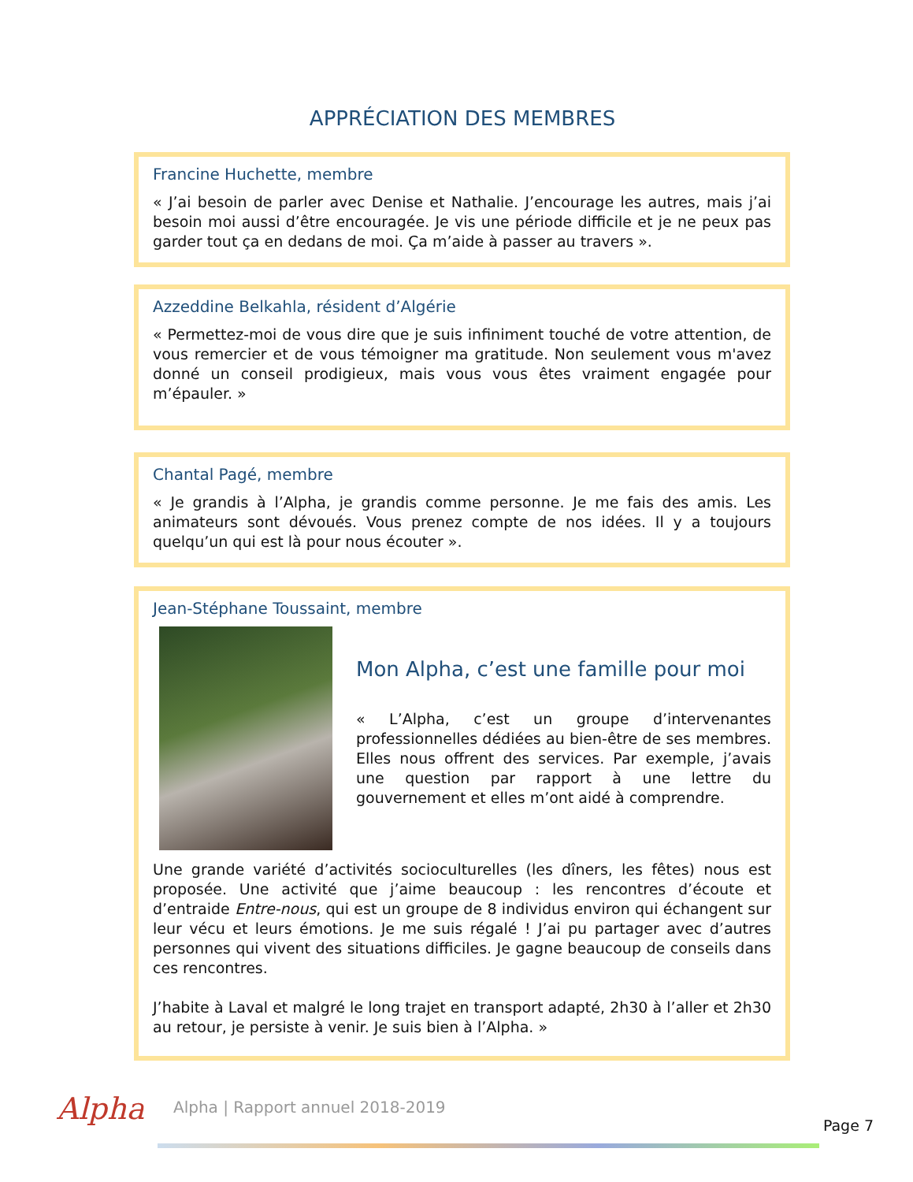APPRÉCIATION DES MEMBRES
Francine Huchette, membre
« J’ai besoin de parler avec Denise et Nathalie. J’encourage les autres, mais j’ai besoin moi aussi d’être encouragée. Je vis une période difficile et je ne peux pas garder tout ça en dedans de moi. Ça m’aide à passer au travers ».
Azzeddine Belkahla, résident d’Algérie
« Permettez-moi de vous dire que je suis infiniment touché de votre attention, de vous remercier et de vous témoigner ma gratitude. Non seulement vous m'avez donné un conseil prodigieux, mais vous vous êtes vraiment engagée pour m’épauler. »
Chantal Pagé, membre
« Je grandis à l’Alpha, je grandis comme personne. Je me fais des amis. Les animateurs sont dévoués. Vous prenez compte de nos idées. Il y a toujours quelqu’un qui est là pour nous écouter ».
Jean-Stéphane Toussaint, membre
Mon Alpha, c’est une famille pour moi
« L’Alpha, c’est un groupe d’intervenantes professionnelles dédiées au bien-être de ses membres. Elles nous offrent des services. Par exemple, j’avais une question par rapport à une lettre du gouvernement et elles m’ont aidé à comprendre.
Une grande variété d’activités socioculturelles (les dîners, les fêtes) nous est proposée. Une activité que j’aime beaucoup : les rencontres d’écoute et d’entraide Entre-nous, qui est un groupe de 8 individus environ qui échangent sur leur vécu et leurs émotions. Je me suis régalé ! J’ai pu partager avec d’autres personnes qui vivent des situations difficiles. Je gagne beaucoup de conseils dans ces rencontres.
J’habite à Laval et malgré le long trajet en transport adapté, 2h30 à l’aller et 2h30 au retour, je persiste à venir. Je suis bien à l’Alpha. »
Alpha
Alpha | Rapport annuel 2018-2019
Page 7